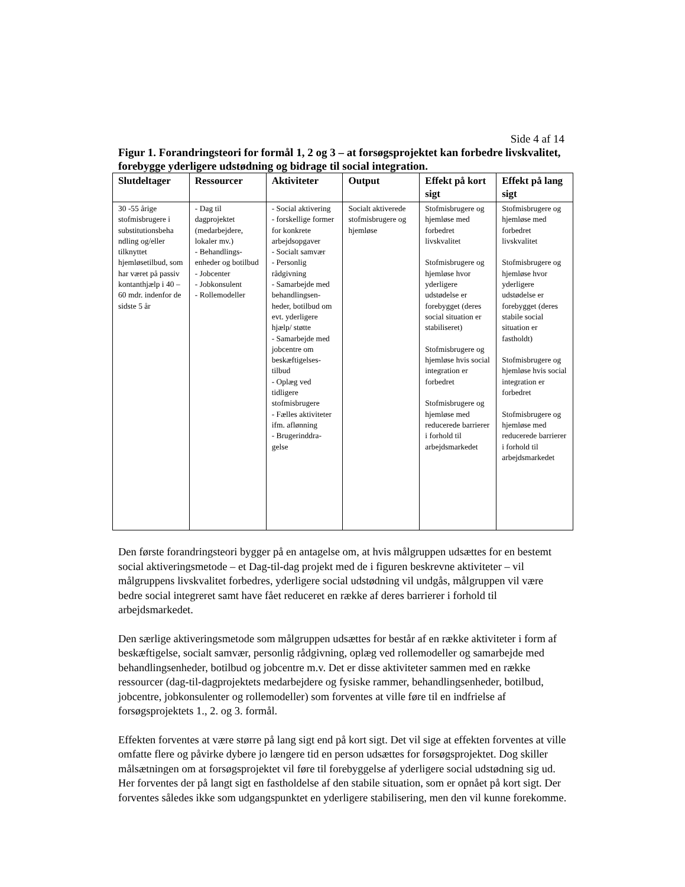Side 4 af 14
Figur 1. Forandringsteori for formål 1, 2 og 3 – at forsøgsprojektet kan forbedre livskvalitet, forebygge yderligere udstødning og bidrage til social integration.
| Slutdeltager | Ressourcer | Aktiviteter | Output | Effekt på kort sigt | Effekt på lang sigt |
| --- | --- | --- | --- | --- | --- |
| 30 -55 årige stofmisbrugere i substitutionsbeha ndling og/eller tilknyttet hjemløsetilbud, som har været på passiv kontanthjælp i 40 – 60 mdr. indenfor de sidste 5 år | - Dag til dagprojektet (medarbejdere, lokaler mv.) - Behandlings-enheder og botilbud - Jobcenter - Jobkonsulent - Rollemodeller | - Social aktivering - forskellige former for konkrete arbejdsopgaver - Socialt samvær - Personlig rådgivning - Samarbejde med behandlingsen-heder, botilbud om evt. yderligere hjælp/ støtte - Samarbejde med jobcentre om beskæftigelses-tilbud - Oplæg ved tidligere stofmisbrugere - Fælles aktiviteter ifm. aflønning - Brugerinddra-gelse | Socialt aktiverede stofmisbrugere og hjemløse | Stofmisbrugere og hjemløse med forbedret livskvalitet Stofmisbrugere og hjemløse hvor yderligere udstødelse er forebygget (deres social situation er stabiliseret) Stofmisbrugere og hjemløse hvis social integration er forbedret Stofmisbrugere og hjemløse med reducerede barrierer i forhold til arbejdsmarkedet | Stofmisbrugere og hjemløse med forbedret livskvalitet Stofmisbrugere og hjemløse hvor yderligere udstødelse er forebygget (deres stabile social situation er fastholdt) Stofmisbrugere og hjemløse hvis social integration er forbedret Stofmisbrugere og hjemløse med reducerede barrierer i forhold til arbejdsmarkedet |
Den første forandringsteori bygger på en antagelse om, at hvis målgruppen udsættes for en bestemt social aktiveringsmetode – et Dag-til-dag projekt med de i figuren beskrevne aktiviteter – vil målgruppens livskvalitet forbedres, yderligere social udstødning vil undgås, målgruppen vil være bedre social integreret samt have fået reduceret en række af deres barrierer i forhold til arbejdsmarkedet.
Den særlige aktiveringsmetode som målgruppen udsættes for består af en række aktiviteter i form af beskæftigelse, socialt samvær, personlig rådgivning, oplæg ved rollemodeller og samarbejde med behandlingsenheder, botilbud og jobcentre m.v. Det er disse aktiviteter sammen med en række ressourcer (dag-til-dagprojektets medarbejdere og fysiske rammer, behandlingsenheder, botilbud, jobcentre, jobkonsulenter og rollemodeller) som forventes at ville føre til en indfrielse af forsøgsprojektets 1., 2. og 3. formål.
Effekten forventes at være større på lang sigt end på kort sigt. Det vil sige at effekten forventes at ville omfatte flere og påvirke dybere jo længere tid en person udsættes for forsøgsprojektet. Dog skiller målsætningen om at forsøgsprojektet vil føre til forebyggelse af yderligere social udstødning sig ud. Her forventes der på langt sigt en fastholdelse af den stabile situation, som er opnået på kort sigt. Der forventes således ikke som udgangspunktet en yderligere stabilisering, men den vil kunne forekomme.